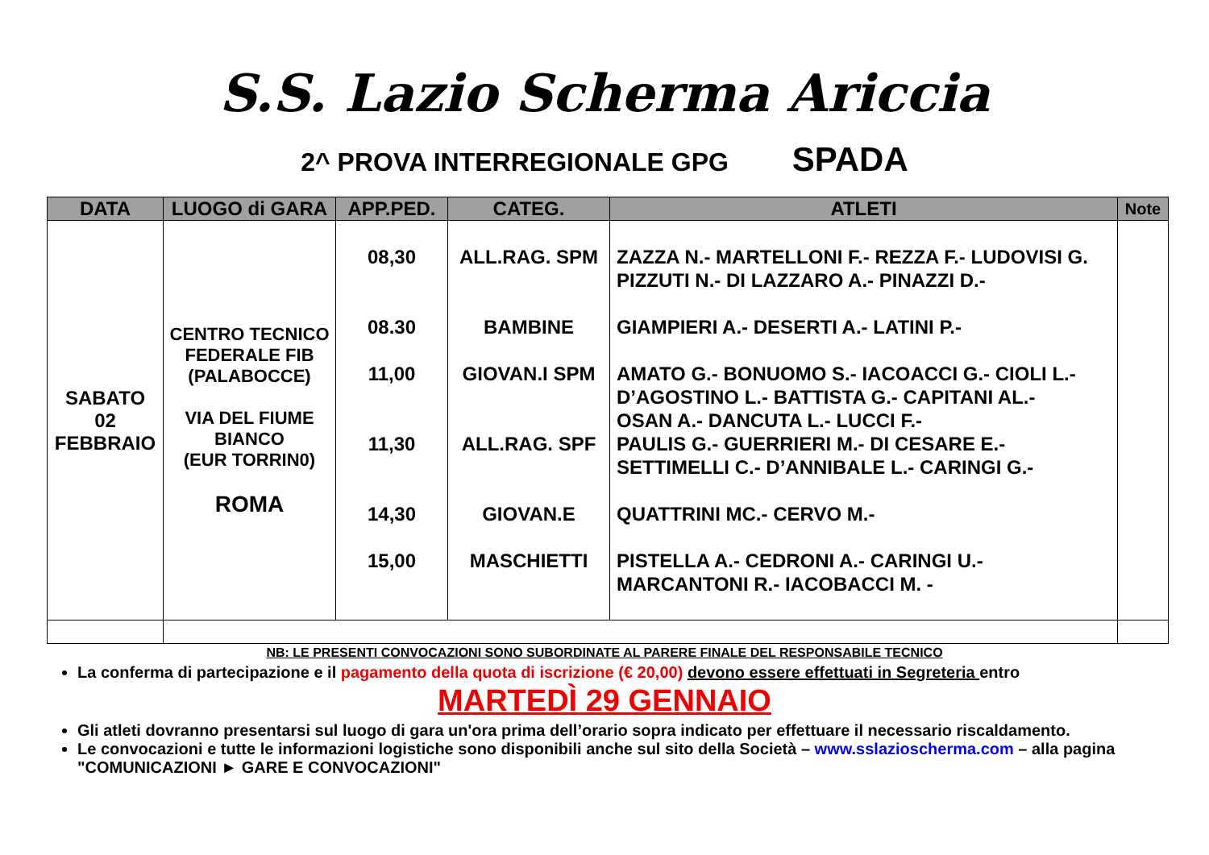S.S. Lazio Scherma Ariccia
2^ PROVA INTERREGIONALE GPG SPADA
| DATA | LUOGO di GARA | APP.PED. | CATEG. | ATLETI | Note |
| --- | --- | --- | --- | --- | --- |
| SABATO 02 FEBBRAIO | CENTRO TECNICO FEDERALE FIB (PALABOCCE) VIA DEL FIUME BIANCO (EUR TORRIN0) ROMA | 08,30 08.30 11,00 11,30 14,30 15,00 | ALL.RAG. SPM BAMBINE GIOVAN.I SPM ALL.RAG. SPF GIOVAN.E MASCHIETTI | ZAZZA N.- MARTELLONI F.- REZZA F.- LUDOVISI G. PIZZUTI N.- DI LAZZARO A.- PINAZZI D.- GIAMPIERI A.- DESERTI A.- LATINI P.- AMATO G.- BONUOMO S.- IACOACCI G.- CIOLI L.- D’AGOSTINO L.- BATTISTA G.- CAPITANI AL.- OSAN A.- DANCUTA L.- LUCCI F.- PAULIS G.- GUERRIERI M.- DI CESARE E.- SETTIMELLI C.- D’ANNIBALE L.- CARINGI G.- QUATTRINI MC.- CERVO M.- PISTELLA A.- CEDRONI A.- CARINGI U.- MARCANTONI R.- IACOBACCI M. - | |
NB: LE PRESENTI CONVOCAZIONI SONO SUBORDINATE AL PARERE FINALE DEL RESPONSABILE TECNICO
La conferma di partecipazione e il pagamento della quota di iscrizione (€ 20,00) devono essere effettuati in Segreteria entro
MARTEDÌ 29 GENNAIO
Gli atleti dovranno presentarsi sul luogo di gara un'ora prima dell’orario sopra indicato per effettuare il necessario riscaldamento.
Le convocazioni e tutte le informazioni logistiche sono disponibili anche sul sito della Società – www.sslazioscherma.com – alla pagina "COMUNICAZIONI ► GARE E CONVOCAZIONI"